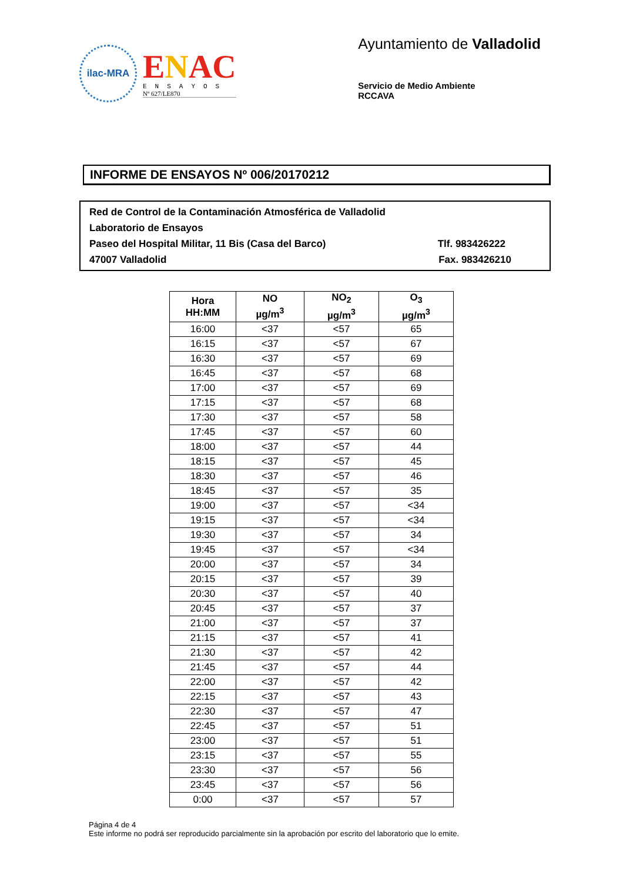ilac-MRA
ENAC
ENSAYOS
Nº 627/LE870
Ayuntamiento de Valladolid
Servicio de Medio Ambiente
RCCAVA
INFORME DE ENSAYOS Nº 006/20170212
Red de Control de la Contaminación Atmosférica de Valladolid
Laboratorio de Ensayos
Paseo del Hospital Militar, 11 Bis (Casa del Barco) Tlf. 983426222
47007 Valladolid Fax. 983426210
| Hora HH:MM | NO µg/m<sup>3</sup> | NO<sub>2</sub> µg/m<sup>3</sup> | O<sub>3</sub> µg/m<sup>3</sup> |
| --- | --- | --- | --- |
| 16:00 | <37 | <57 | 65 |
| 16:15 | <37 | <57 | 67 |
| 16:30 | <37 | <57 | 69 |
| 16:45 | <37 | <57 | 68 |
| 17:00 | <37 | <57 | 69 |
| 17:15 | <37 | <57 | 68 |
| 17:30 | <37 | <57 | 58 |
| 17:45 | <37 | <57 | 60 |
| 18:00 | <37 | <57 | 44 |
| 18:15 | <37 | <57 | 45 |
| 18:30 | <37 | <57 | 46 |
| 18:45 | <37 | <57 | 35 |
| 19:00 | <37 | <57 | <34 |
| 19:15 | <37 | <57 | <34 |
| 19:30 | <37 | <57 | 34 |
| 19:45 | <37 | <57 | <34 |
| 20:00 | <37 | <57 | 34 |
| 20:15 | <37 | <57 | 39 |
| 20:30 | <37 | <57 | 40 |
| 20:45 | <37 | <57 | 37 |
| 21:00 | <37 | <57 | 37 |
| 21:15 | <37 | <57 | 41 |
| 21:30 | <37 | <57 | 42 |
| 21:45 | <37 | <57 | 44 |
| 22:00 | <37 | <57 | 42 |
| 22:15 | <37 | <57 | 43 |
| 22:30 | <37 | <57 | 47 |
| 22:45 | <37 | <57 | 51 |
| 23:00 | <37 | <57 | 51 |
| 23:15 | <37 | <57 | 55 |
| 23:30 | <37 | <57 | 56 |
| 23:45 | <37 | <57 | 56 |
| 0:00 | <37 | <57 | 57 |
Página 4 de 4
Este informe no podrá ser reproducido parcialmente sin la aprobación por escrito del laboratorio que lo emite.